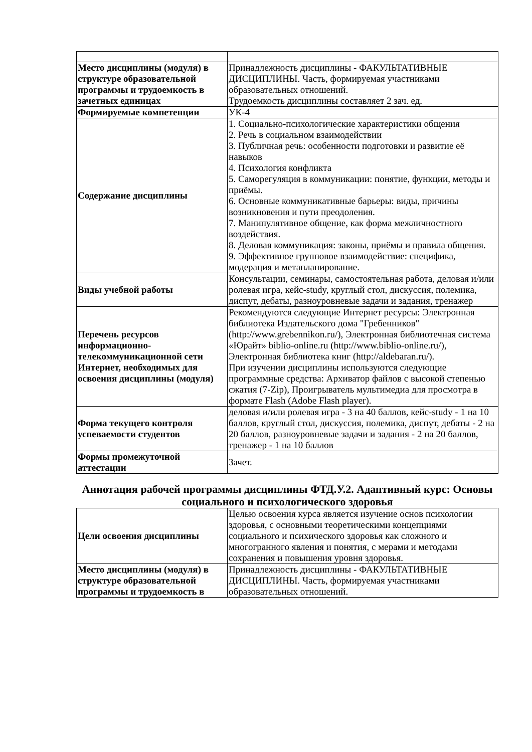| Место дисциплины (модуля) в структуре образовательной программы и трудоемкость в зачетных единицах | Принадлежность дисциплины - ФАКУЛЬТАТИВНЫЕ ДИСЦИПЛИНЫ. Часть, формируемая участниками образовательных отношений. Трудоемкость дисциплины составляет 2 зач. ед. |
| Формируемые компетенции | УК-4 |
| Содержание дисциплины | 1. Социально-психологические характеристики общения 2. Речь в социальном взаимодействии 3. Публичная речь: особенности подготовки и развитие её навыков 4. Психология конфликта 5. Саморегуляция в коммуникации: понятие, функции, методы и приёмы. 6. Основные коммуникативные барьеры: виды, причины возникновения и пути преодоления. 7. Манипулятивное общение, как форма межличностного воздействия. 8. Деловая коммуникация: законы, приёмы и правила общения. 9. Эффективное групповое взаимодействие: специфика, модерация и метапланирование. |
| Виды учебной работы | Консультации, семинары, самостоятельная работа, деловая и/или ролевая игра, кейс-study, круглый стол, дискуссия, полемика, диспут, дебаты, разноуровневые задачи и задания, тренажер |
| Перечень ресурсов информационно-телекоммуникационной сети Интернет, необходимых для освоения дисциплины (модуля) | Рекомендуются следующие Интернет ресурсы: Электронная библиотека Издательского дома "Гребенников" (http://www.grebennikon.ru/), Электронная библиотечная система «Юрайт» biblio-online.ru (http://www.biblio-online.ru/), Электронная библиотека книг (http://aldebaran.ru/). При изучении дисциплины используются следующие программные средства: Архиватор файлов с высокой степенью сжатия (7-Zip), Проигрыватель мультимедиа для просмотра в формате Flash (Adobe Flash player). |
| Форма текущего контроля успеваемости студентов | деловая и/или ролевая игра - 3 на 40 баллов, кейс-study - 1 на 10 баллов, круглый стол, дискуссия, полемика, диспут, дебаты - 2 на 20 баллов, разноуровневые задачи и задания - 2 на 20 баллов, тренажер - 1 на 10 баллов |
| Формы промежуточной аттестации | Зачет. |
Аннотация рабочей программы дисциплины ФТД.У.2. Адаптивный курс: Основы социального и психологического здоровья
| Цели освоения дисциплины | Целью освоения курса является изучение основ психологии здоровья, с основными теоретическими концепциями социального и психического здоровья как сложного и многогранного явления и понятия, с мерами и методами сохранения и повышения уровня здоровья. |
| Место дисциплины (модуля) в структуре образовательной программы и трудоемкость в | Принадлежность дисциплины - ФАКУЛЬТАТИВНЫЕ ДИСЦИПЛИНЫ. Часть, формируемая участниками образовательных отношений. |